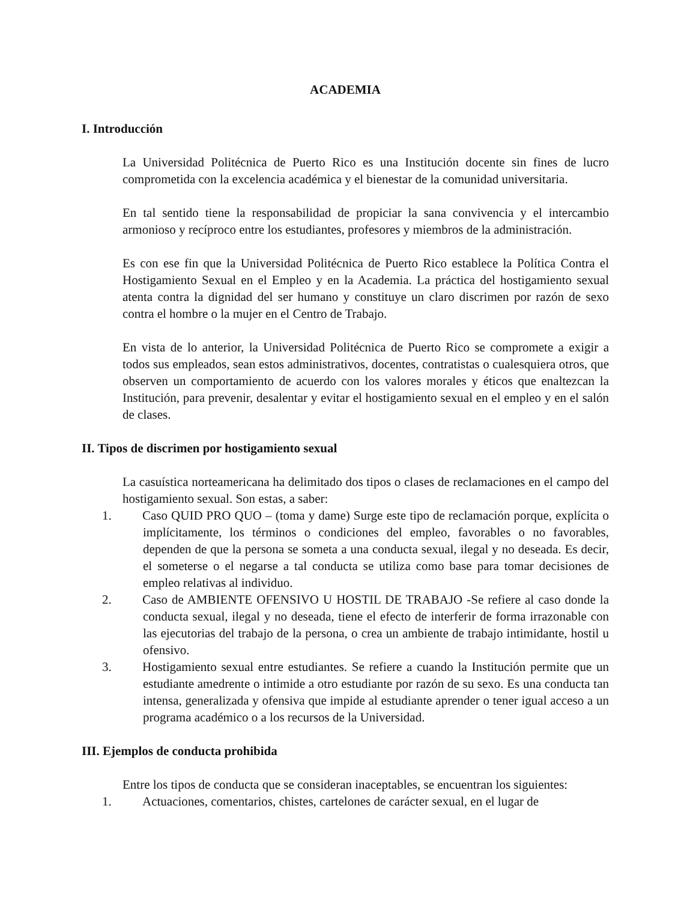ACADEMIA
I. Introducción
La Universidad Politécnica de Puerto Rico es una Institución docente sin fines de lucro comprometida con la excelencia académica y el bienestar de la comunidad universitaria.
En tal sentido tiene la responsabilidad de propiciar la sana convivencia y el intercambio armonioso y recíproco entre los estudiantes, profesores y miembros de la administración.
Es con ese fin que la Universidad Politécnica de Puerto Rico establece la Política Contra el Hostigamiento Sexual en el Empleo y en la Academia. La práctica del hostigamiento sexual atenta contra la dignidad del ser humano y constituye un claro discrimen por razón de sexo contra el hombre o la mujer en el Centro de Trabajo.
En vista de lo anterior, la Universidad Politécnica de Puerto Rico se compromete a exigir a todos sus empleados, sean estos administrativos, docentes, contratistas o cualesquiera otros, que observen un comportamiento de acuerdo con los valores morales y éticos que enaltezcan la Institución, para prevenir, desalentar y evitar el hostigamiento sexual en el empleo y en el salón de clases.
II. Tipos de discrimen por hostigamiento sexual
La casuística norteamericana ha delimitado dos tipos o clases de reclamaciones en el campo del hostigamiento sexual. Son estas, a saber:
1. Caso QUID PRO QUO – (toma y dame) Surge este tipo de reclamación porque, explícita o implícitamente, los términos o condiciones del empleo, favorables o no favorables, dependen de que la persona se someta a una conducta sexual, ilegal y no deseada. Es decir, el someterse o el negarse a tal conducta se utiliza como base para tomar decisiones de empleo relativas al individuo.
2. Caso de AMBIENTE OFENSIVO U HOSTIL DE TRABAJO -Se refiere al caso donde la conducta sexual, ilegal y no deseada, tiene el efecto de interferir de forma irrazonable con las ejecutorias del trabajo de la persona, o crea un ambiente de trabajo intimidante, hostil u ofensivo.
3. Hostigamiento sexual entre estudiantes. Se refiere a cuando la Institución permite que un estudiante amedrente o intimide a otro estudiante por razón de su sexo. Es una conducta tan intensa, generalizada y ofensiva que impide al estudiante aprender o tener igual acceso a un programa académico o a los recursos de la Universidad.
III. Ejemplos de conducta prohibida
Entre los tipos de conducta que se consideran inaceptables, se encuentran los siguientes:
1. Actuaciones, comentarios, chistes, cartelones de carácter sexual, en el lugar de